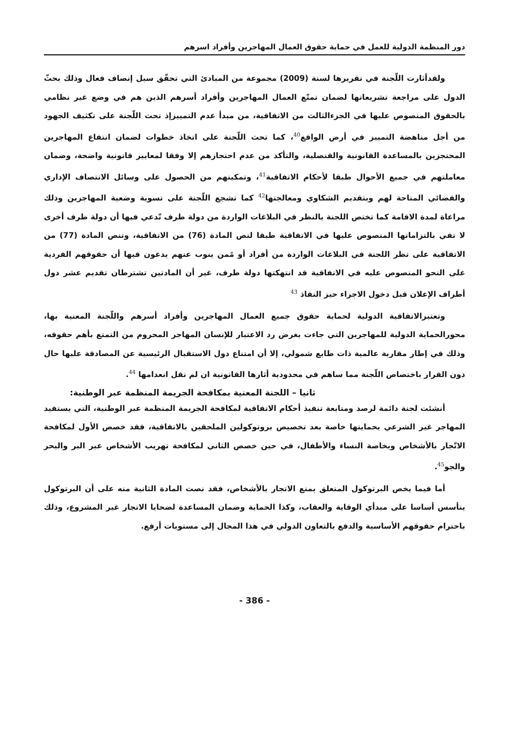دور المنظمة الدولية للعمل في حماية حقوق العمال المهاجرين وأفراد اسرهم
ولقدأثارت اللّجنة في تقريرها لسنة (2009) مجموعة من المبادئ التي تحقّق سبل إنصاف فعال وذلك بحثّ الدول على مراجعة تشريعاتها لضمان تمتّع العمال المهاجرين وأفراد أسرهم الذين هم في وضع غير نظامي بالحقوق المنصوص عليها في الجزءالثالث من الاتفاقية، من مبدأ عدم التمييزإذ تحث اللّجنة على تكثيف الجهود من أجل مناهضة التمييز في أرض الواقع<sup>40</sup>، كما تحث اللّجنة على اتخاذ خطوات لضمان انتفاع المهاجرين المحتجزين بالمساعدة القانونية والقنصلية، والتأكد من عدم احتجازهم إلا وفقا لمعايير قانونية واضحة، وضمان معاملتهم في جميع الأحوال طبقا لأحكام الاتفاقية<sup>41</sup>، وتمكينهم من الحصول على وسائل الانتصاف الإداري والقضائي المتاحة لهم وبتقديم الشكاوي ومعالجتها<sup>42</sup> كما تشجع اللّجنة على تسوية وضعية المهاجرين وذلك مراعاة لمدة الاقامة كما تختص اللجنة بالنظر في البلاغات الواردة من دولة طرف تّدعي فيها أن دولة طرف أخرى لا تفي بالتزاماتها المنصوص عليها في الاتفاقية طبقا لنص المادة (76) من الاتفاقية، وتنص المادة (77) من الاتفاقية على نظر اللجنة في البلاغات الواردة من أفراد أو مًمن ينوب عنهم يدعون فيها أن حقوقهم الفردية على النحو المنصوص عليه في الاتفاقية قد انتهكتها دولة طرف، غير أن المادتين تشترطان تقديم عشر دول أطراف الإعلان قبل دخول الاجراء حيز النفاذ <sup>43</sup>
وتعتبرالاتفاقية الدولية لحماية حقوق جميع العمال المهاجرين وأفراد أسرهم واللّجنة المعنية بها، محورالحماية الدولية للمهاجرين التي جاءت بغرض رد الاعتبار للإنسان المهاجر المحروم من التمتع بأهم حقوقه، وذلك في إطار مقاربة عالمية ذات طابع شمولي، إلا أن امتناع دول الاستقبال الرئيسية عن المصادقة عليها حال دون القرار باختصاص اللّجنة مما ساهم في محدودية أثارها القانونية ان لم نقل انعدامها <sup>44</sup>.
ثانيا – اللجنة المعنية بمكافحة الجريمة المنظمة عبر الوطنية:
أنشئت لجنة دائمة لرصد ومتابعة تنفيذ أحكام الاتفاقية لمكافحة الجريمة المنظمة عبر الوطنية، التي يستفيد المهاجر غير الشرعي بحمايتها خاصة بعد تخصيص بروتوكولين الملحقين بالاتفاقية، فقد خصص الأول لمكافحة الاتّجار بالأشخاص وبخاصة النساء والأطفال، في حين خصص الثاني لمكافحة تهريب الأشخاص عبر البر والبحر والجو<sup>45</sup>.
أما فيما يخص البرتوكول المتعلق بمنع الاتجار بالأشخاص، فقد نصت المادة الثانية منه على أن البرتوكول يتأسس أساسا على مبدأي الوقاية والعقاب، وكذا الحماية وضمان المساعدة لضحايا الاتجار غير المشروع، وذلك باحترام حقوقهم الأساسية والدفع بالتعاون الدولي في هذا المجال إلى مستويات أرفع.
- 386 -